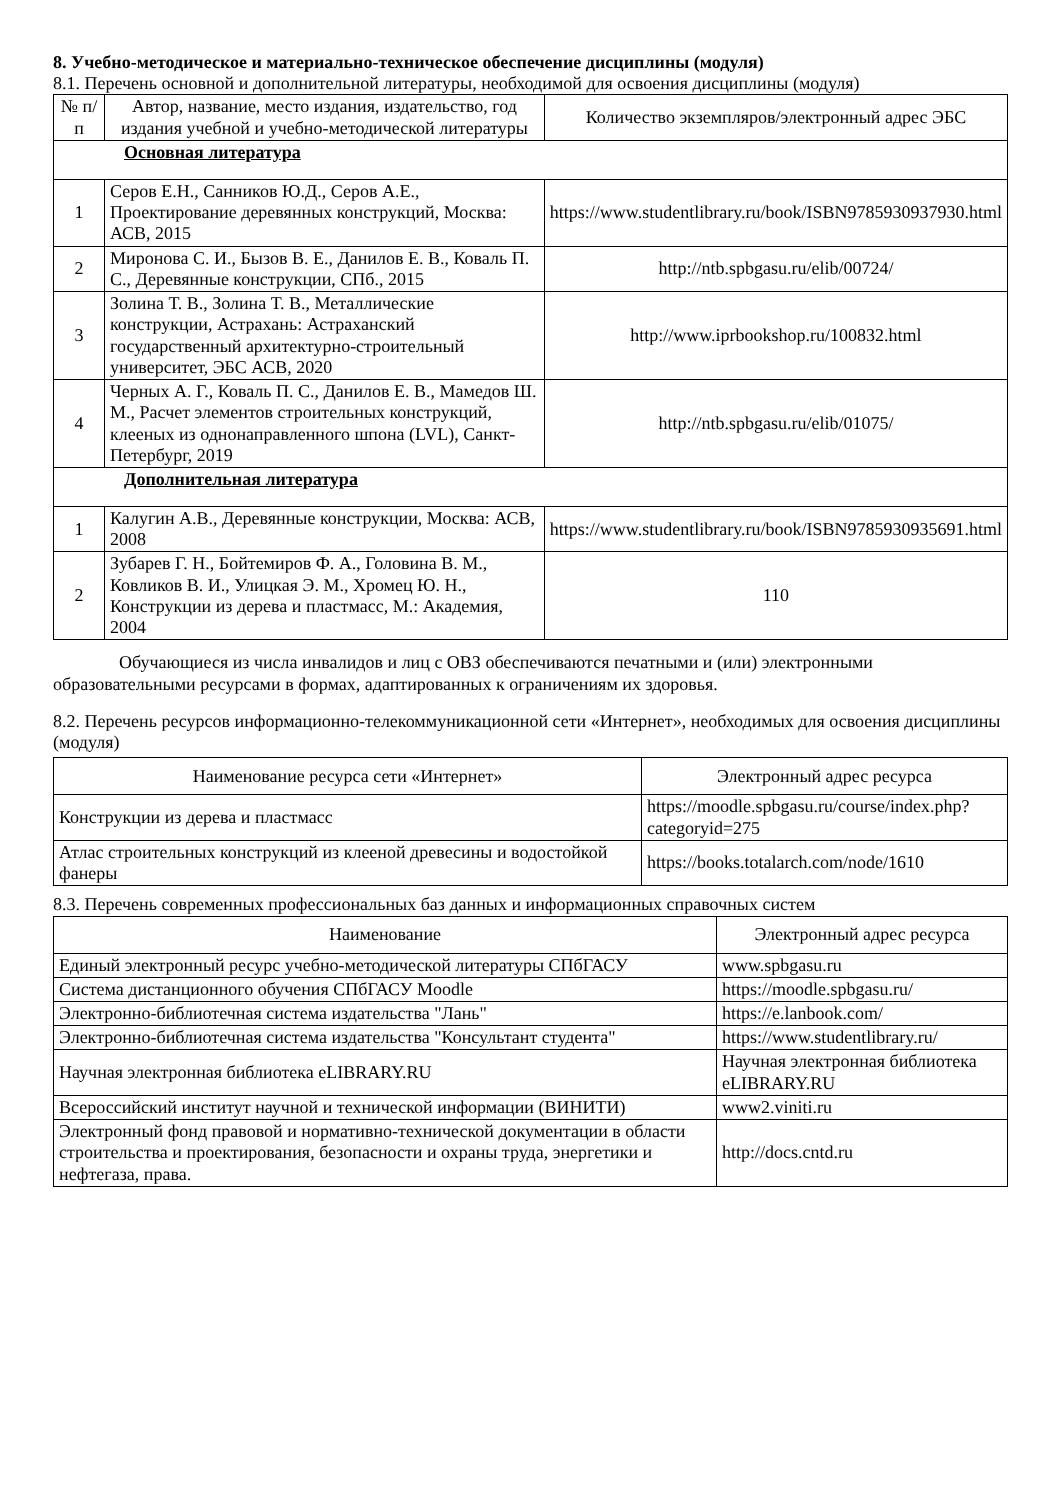8. Учебно-методическое и материально-техническое обеспечение дисциплины (модуля)
8.1. Перечень основной и дополнительной литературы, необходимой для освоения дисциплины (модуля)
| № п/п | Автор, название, место издания, издательство, год издания учебной и учебно-методической литературы | Количество экземпляров/электронный адрес ЭБС |
| --- | --- | --- |
| Основная литература | | |
| 1 | Серов Е.Н., Санников Ю.Д., Серов А.Е., Проектирование деревянных конструкций, Москва: АСВ, 2015 | https://www.studentlibrary.ru/book/ISBN9785930937930.html |
| 2 | Миронова С. И., Бызов В. Е., Данилов Е. В., Коваль П. С., Деревянные конструкции, СПб., 2015 | http://ntb.spbgasu.ru/elib/00724/ |
| 3 | Золина Т. В., Золина Т. В., Металлические конструкции, Астрахань: Астраханский государственный архитектурно-строительный университет, ЭБС АСВ, 2020 | http://www.iprbookshop.ru/100832.html |
| 4 | Черных А. Г., Коваль П. С., Данилов Е. В., Мамедов Ш. М., Расчет элементов строительных конструкций, клееных из однонаправленного шпона (LVL), Санкт-Петербург, 2019 | http://ntb.spbgasu.ru/elib/01075/ |
| Дополнительная литература | | |
| 1 | Калугин А.В., Деревянные конструкции, Москва: АСВ, 2008 | https://www.studentlibrary.ru/book/ISBN9785930935691.html |
| 2 | Зубарев Г. Н., Бойтемиров Ф. А., Головина В. М., Ковликов В. И., Улицкая Э. М., Хромец Ю. Н., Конструкции из дерева и пластмасс, М.: Академия, 2004 | 110 |
Обучающиеся из числа инвалидов и лиц с ОВЗ обеспечиваются печатными и (или) электронными образовательными ресурсами в формах, адаптированных к ограничениям их здоровья.
8.2. Перечень ресурсов информационно-телекоммуникационной сети «Интернет», необходимых для освоения дисциплины (модуля)
| Наименование ресурса сети «Интернет» | Электронный адрес ресурса |
| --- | --- |
| Конструкции из дерева и пластмасс | https://moodle.spbgasu.ru/course/index.php?categoryid=275 |
| Атлас строительных конструкций из клееной древесины и водостойкой фанеры | https://books.totalarch.com/node/1610 |
8.3. Перечень современных профессиональных баз данных и информационных справочных систем
| Наименование | Электронный адрес ресурса |
| --- | --- |
| Единый электронный ресурс учебно-методической литературы СПбГАСУ | www.spbgasu.ru |
| Система дистанционного обучения СПбГАСУ Moodle | https://moodle.spbgasu.ru/ |
| Электронно-библиотечная система издательства "Лань" | https://e.lanbook.com/ |
| Электронно-библиотечная система издательства "Консультант студента" | https://www.studentlibrary.ru/ |
| Научная электронная библиотека eLIBRARY.RU | Научная электронная библиотека eLIBRARY.RU |
| Всероссийский институт научной и технической информации (ВИНИТИ) | www2.viniti.ru |
| Электронный фонд правовой и нормативно-технической документации в области строительства и проектирования, безопасности и охраны труда, энергетики и нефтегаза, права. | http://docs.cntd.ru |